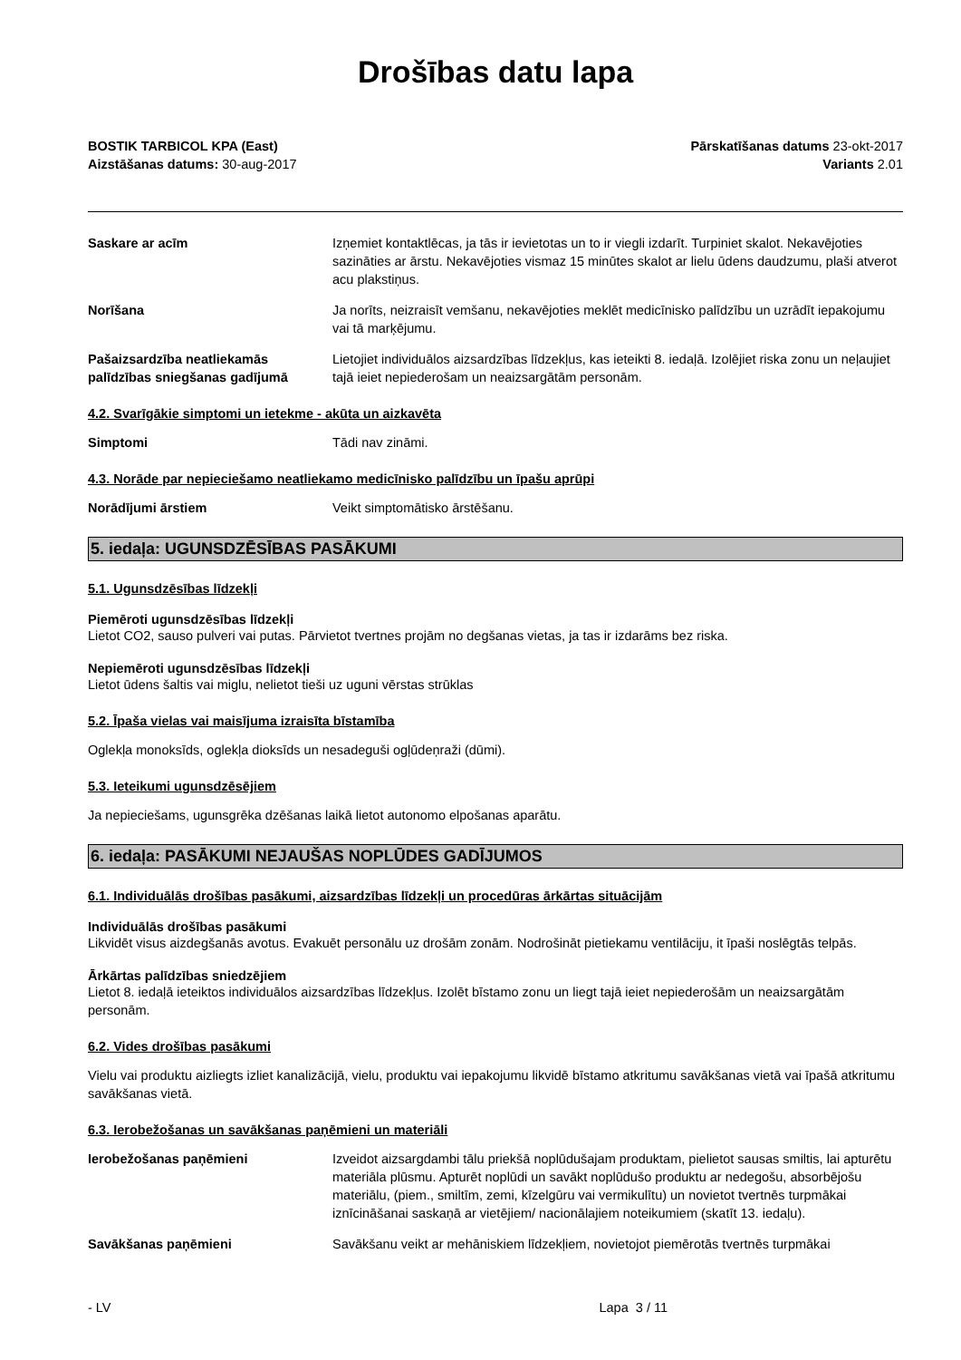Drošības datu lapa
BOSTIK TARBICOL KPA (East)
Aizstāšanas datums: 30-aug-2017
Pārskatīšanas datums 23-okt-2017
Variants 2.01
Saskare ar acīm Izņemiet kontaktlēcas, ja tās ir ievietotas un to ir viegli izdarīt. Turpiniet skalot. Nekavējoties sazināties ar ārstu. Nekavējoties vismaz 15 minūtes skalot ar lielu ūdens daudzumu, plaši atverot acu plakstiņus.
Norīšana Ja norīts, neizraisīt vemšanu, nekavējoties meklēt medicīnisko palīdzību un uzrādīt iepakojumu vai tā marķējumu.
Pašaizsardzība neatliekamās palīdzības sniegšanas gadījumā
Lietojiet individuālos aizsardzības līdzekļus, kas ieteikti 8. iedaļā. Izolējiet riska zonu un neļaujiet tajā ieiet nepiederošam un neaizsargātām personām.
4.2. Svarīgākie simptomi un ietekme - akūta un aizkavēta
Simptomi Tādi nav zināmi.
4.3. Norāde par nepieciešamo neatliekamo medicīnisko palīdzību un īpašu aprūpi
Norādījumi ārstiem Veikt simptomātisko ārstēšanu.
5. iedaļa: UGUNSDZĒSĪBAS PASĀKUMI
5.1. Ugunsdzēsības līdzekļi
Piemēroti ugunsdzēsības līdzekļi
Lietot CO2, sauso pulveri vai putas. Pārvietot tvertnes projām no degšanas vietas, ja tas ir izdarāms bez riska.
Nepiemēroti ugunsdzēsības līdzekļi
Lietot ūdens šaltis vai miglu, nelietot tieši uz uguni vērstas strūklas
5.2. Īpaša vielas vai maisījuma izraisīta bīstamība
Oglekļa monoksīds, oglekļa dioksīds un nesadeguši ogļūdeņraži (dūmi).
5.3. Ieteikumi ugunsdzēsējiem
Ja nepieciešams, ugunsgrēka dzēšanas laikā lietot autonomo elpošanas aparātu.
6. iedaļa: PASĀKUMI NEJAUŠAS NOPLŪDES GADĪJUMOS
6.1. Individuālās drošības pasākumi, aizsardzības līdzekļi un procedūras ārkārtas situācijām
Individuālās drošības pasākumi
Likvidēt visus aizdegšanās avotus. Evakuēt personālu uz drošām zonām. Nodrošināt pietiekamu ventilāciju, it īpaši noslēgtās telpās.
Ārkārtas palīdzības sniedzējiem
Lietot 8. iedaļā ieteiktos individuālos aizsardzības līdzekļus. Izolēt bīstamo zonu un liegt tajā ieiet nepiederošām un neaizsargātām personām.
6.2. Vides drošības pasākumi
Vielu vai produktu aizliegts izliet kanalizācijā, vielu, produktu vai iepakojumu likvidē bīstamo atkritumu savākšanas vietā vai īpašā atkritumu savākšanas vietā.
6.3. Ierobežošanas un savākšanas paņēmieni un materiāli
Ierobežošanas paņēmieni Izveidot aizsargdambi tālu priekšā noplūdušajam produktam, pielietot sausas smiltis, lai apturētu materiāla plūsmu. Apturēt noplūdi un savākt noplūdušo produktu ar nedegošu, absorbējošu materiālu, (piem., smiltīm, zemi, kīzelgūru vai vermikulītu) un novietot tvertnēs turpmākai iznīcināšanai saskaņā ar vietējiem/ nacionālajiem noteikumiem (skatīt 13. iedaļu).
Savākšanas paņēmieni Savākšanu veikt ar mehāniskiem līdzekļiem, novietojot piemērotās tvertnēs turpmākai
- LV Lapa 3 / 11